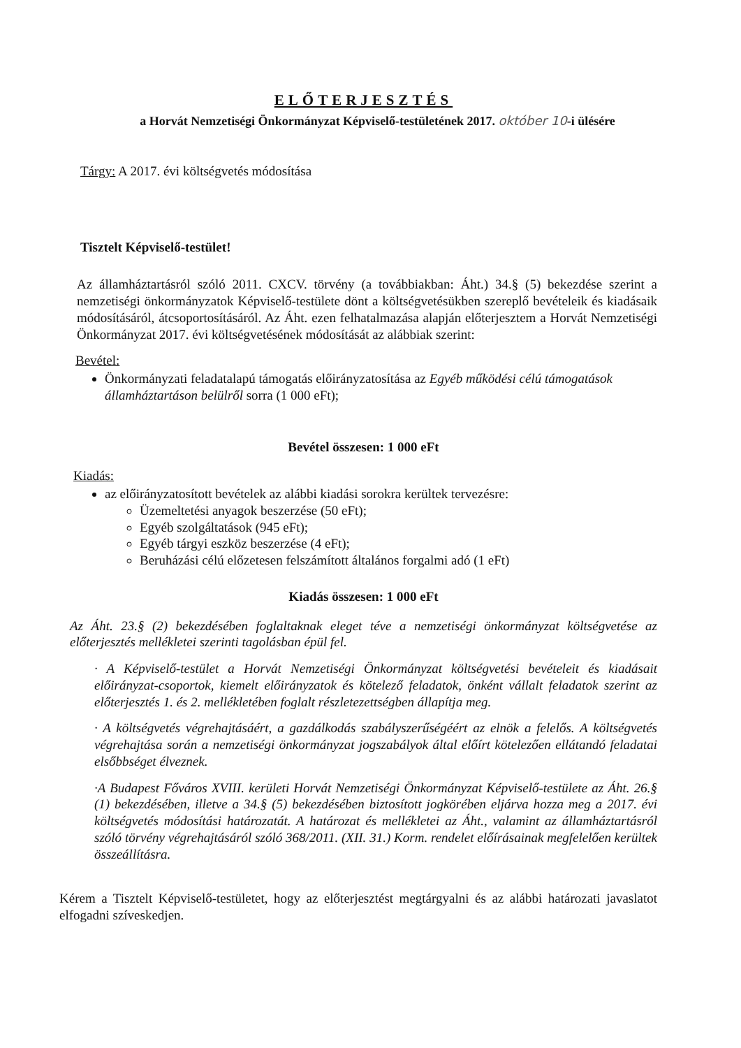ELŐTERJESZTÉS
a Horvát Nemzetiségi Önkormányzat Képviselő-testületének 2017. október 10-i ülésére
Tárgy: A 2017. évi költségvetés módosítása
Tisztelt Képviselő-testület!
Az államháztartásról szóló 2011. CXCV. törvény (a továbbiakban: Áht.) 34.§ (5) bekezdése szerint a nemzetiségi önkormányzatok Képviselő-testülete dönt a költségvetésükben szereplő bevételeik és kiadásaik módosításáról, átcsoportosításáról. Az Áht. ezen felhatalmazása alapján előterjesztem a Horvát Nemzetiségi Önkormányzat 2017. évi költségvetésének módosítását az alábbiak szerint:
Bevétel:
Önkormányzati feladatalapú támogatás előirányzatosítása az Egyéb működési célú támogatások államháztartáson belülről sorra (1 000 eFt);
Bevétel összesen: 1 000 eFt
Kiadás:
az előirányzatosított bevételek az alábbi kiadási sorokra kerültek tervezésre:
Üzemeltetési anyagok beszerzése (50 eFt);
Egyéb szolgáltatások (945 eFt);
Egyéb tárgyi eszköz beszerzése (4 eFt);
Beruházási célú előzetesen felszámított általános forgalmi adó (1 eFt)
Kiadás összesen: 1 000 eFt
Az Áht. 23.§ (2) bekezdésében foglaltaknak eleget téve a nemzetiségi önkormányzat költségvetése az előterjesztés mellékletei szerinti tagolásban épül fel.
· A Képviselő-testület a Horvát Nemzetiségi Önkormányzat költségvetési bevételeit és kiadásait előirányzat-csoportok, kiemelt előirányzatok és kötelező feladatok, önként vállalt feladatok szerint az előterjesztés 1. és 2. mellékletében foglalt részletezettségben állapítja meg.
· A költségvetés végrehajtásáért, a gazdálkodás szabályszerűségéért az elnök a felelős. A költségvetés végrehajtása során a nemzetiségi önkormányzat jogszabályok által előírt kötelezően ellátandó feladatai elsőbbséget élveznek.
·A Budapest Főváros XVIII. kerületi Horvát Nemzetiségi Önkormányzat Képviselő-testülete az Áht. 26.§ (1) bekezdésében, illetve a 34.§ (5) bekezdésében biztosított jogkörében eljárva hozza meg a 2017. évi költségvetés módosítási határozatát. A határozat és mellékletei az Áht., valamint az államháztartásról szóló törvény végrehajtásáról szóló 368/2011. (XII. 31.) Korm. rendelet előírásainak megfelelően kerültek összeállításra.
Kérem a Tisztelt Képviselő-testületet, hogy az előterjesztést megtárgyalni és az alábbi határozati javaslatot elfogadni szíveskedjen.